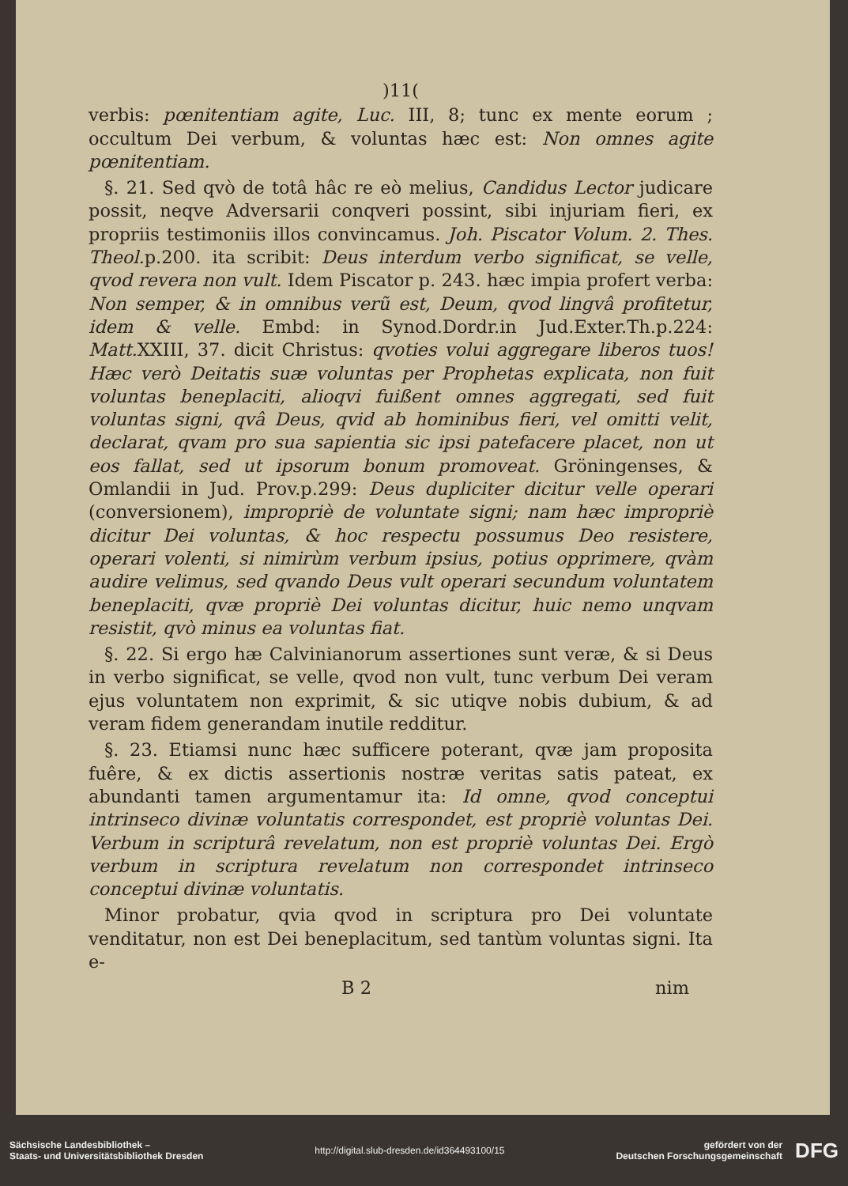)11(
verbis: pœnitentiam agite, Luc. III, 8; tunc ex mente eorum ; occultum Dei verbum, & voluntas hæc est: Non omnes agite pœnitentiam.
§. 21. Sed qvò de totâ hâc re eò melius, Candidus Lector judicare possit, neqve Adversarii conqveri possint, sibi injuriam fieri, ex propriis testimoniis illos convincamus. Joh. Piscator Volum. 2. Thes. Theol. p.200. ita scribit: Deus interdum verbo significat, se velle, qvod revera non vult. Idem Piscator p. 243. hæc impia profert verba: Non semper, & in omnibus verũ est, Deum, qvod lingvâ profitetur, idem & velle. Embd: in Synod.Dordr.in Jud.Exter.Th.p.224: Matt. XXIII, 37. dicit Christus: qvoties volui aggregare liberos tuos! Hæc verò Deitatis suæ voluntas per Prophetas explicata, non fuit voluntas beneplaciti, alioqvi fuißent omnes aggregati, sed fuit voluntas signi, qvâ Deus, qvid ab hominibus fieri, vel omitti velit, declarat, qvam pro sua sapientia sic ipsi patefacere placet, non ut eos fallat, sed ut ipsorum bonum promoveat. Gröningenses, & Omlandii in Jud. Prov.p.299: Deus dupliciter dicitur velle operari (conversionem), impropriè de voluntate signi; nam hæc impropriè dicitur Dei voluntas, & hoc respectu possumus Deo resistere, operari volenti, si nimirùm verbum ipsius, potius opprimere, qvàm audire velimus, sed qvando Deus vult operari secundum voluntatem beneplaciti, qvæ propriè Dei voluntas dicitur, huic nemo unqvam resistit, qvò minus ea voluntas fiat.
§. 22. Si ergo hæ Calvinianorum assertiones sunt veræ, & si Deus in verbo significat, se velle, qvod non vult, tunc verbum Dei veram ejus voluntatem non exprimit, & sic utiqve nobis dubium, & ad veram fidem generandam inutile redditur.
§. 23. Etiamsi nunc hæc sufficere poterant, qvæ jam proposita fuêre, & ex dictis assertionis nostræ veritas satis pateat, ex abundanti tamen argumentamur ita: Id omne, qvod conceptui intrinseco divinæ voluntatis correspondet, est propriè voluntas Dei. Verbum in scripturâ revelatum, non est propriè voluntas Dei. Ergò verbum in scriptura revelatum non correspondet intrinseco conceptui divinæ voluntatis.
Minor probatur, qvia qvod in scriptura pro Dei voluntate venditatur, non est Dei beneplacitum, sed tantùm voluntas signi. Ita e-
B 2 nim
Sächsische Landesbibliothek –
Staats- und Universitätsbibliothek Dresden
http://digital.slub-dresden.de/id364493100/15
gefördert von der
Deutschen Forschungsgemeinschaft
DFG